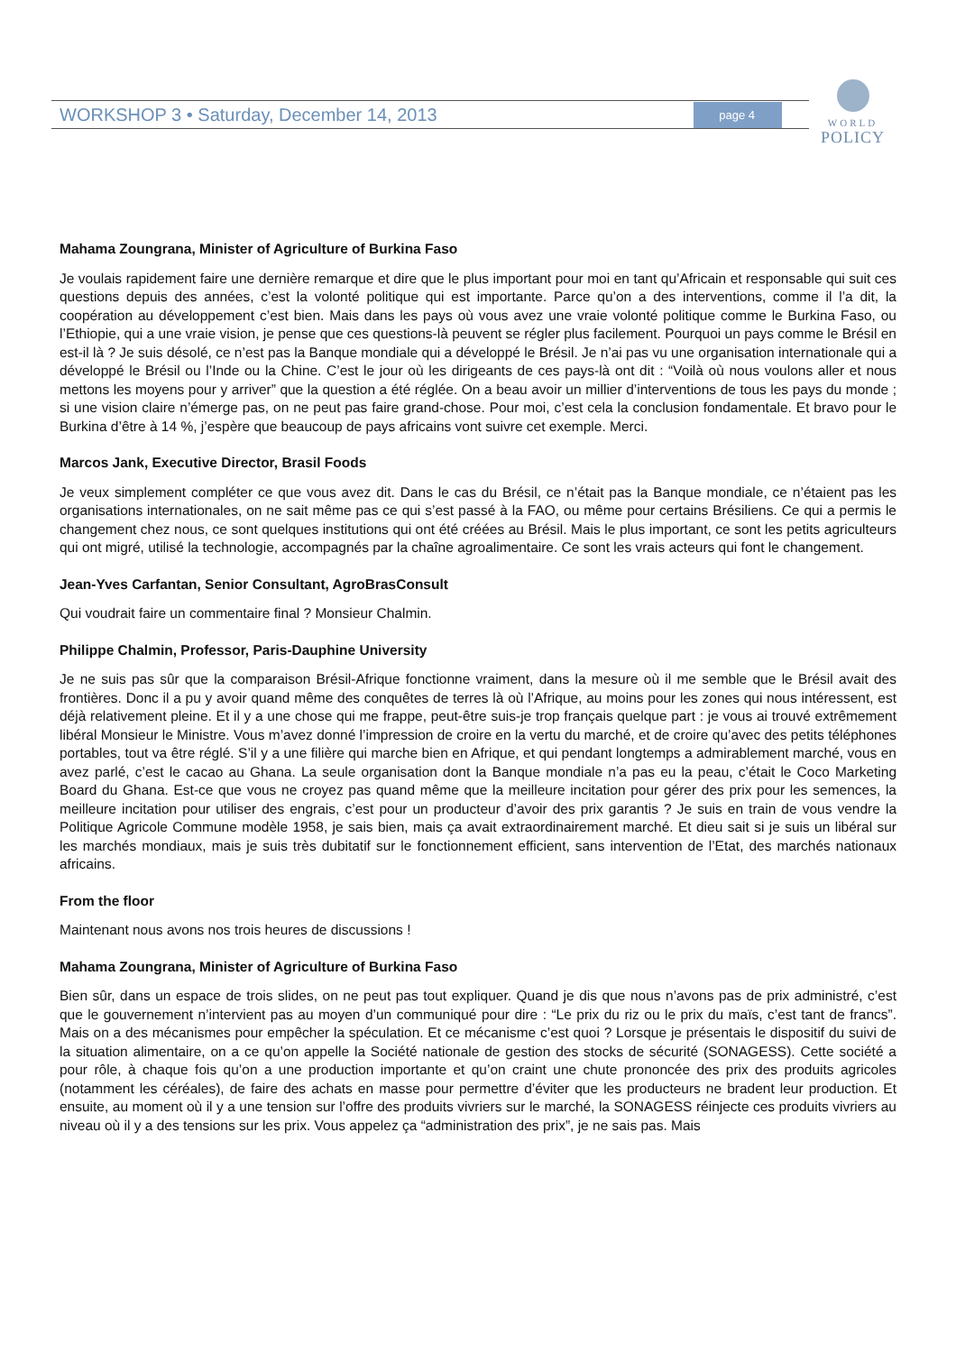WORKSHOP 3 • Saturday, December 14, 2013 page 4
WORLD
POLICY
Mahama Zoungrana, Minister of Agriculture of Burkina Faso
Je voulais rapidement faire une dernière remarque et dire que le plus important pour moi en tant qu’Africain et responsable qui suit ces questions depuis des années, c’est la volonté politique qui est importante. Parce qu’on a des interventions, comme il l’a dit, la coopération au développement c’est bien. Mais dans les pays où vous avez une vraie volonté politique comme le Burkina Faso, ou l’Ethiopie, qui a une vraie vision, je pense que ces questions-là peuvent se régler plus facilement. Pourquoi un pays comme le Brésil en est-il là ? Je suis désolé, ce n’est pas la Banque mondiale qui a développé le Brésil. Je n’ai pas vu une organisation internationale qui a développé le Brésil ou l’Inde ou la Chine. C’est le jour où les dirigeants de ces pays-là ont dit : “Voilà où nous voulons aller et nous mettons les moyens pour y arriver” que la question a été réglée. On a beau avoir un millier d’interventions de tous les pays du monde ; si une vision claire n’émerge pas, on ne peut pas faire grand-chose. Pour moi, c’est cela la conclusion fondamentale. Et bravo pour le Burkina d’être à 14 %, j’espère que beaucoup de pays africains vont suivre cet exemple. Merci.
Marcos Jank, Executive Director, Brasil Foods
Je veux simplement compléter ce que vous avez dit. Dans le cas du Brésil, ce n’était pas la Banque mondiale, ce n’étaient pas les organisations internationales, on ne sait même pas ce qui s’est passé à la FAO, ou même pour certains Brésiliens. Ce qui a permis le changement chez nous, ce sont quelques institutions qui ont été créées au Brésil. Mais le plus important, ce sont les petits agriculteurs qui ont migré, utilisé la technologie, accompagnés par la chaîne agroalimentaire. Ce sont les vrais acteurs qui font le changement.
Jean-Yves Carfantan, Senior Consultant, AgroBrasConsult
Qui voudrait faire un commentaire final ? Monsieur Chalmin.
Philippe Chalmin, Professor, Paris-Dauphine University
Je ne suis pas sûr que la comparaison Brésil-Afrique fonctionne vraiment, dans la mesure où il me semble que le Brésil avait des frontières. Donc il a pu y avoir quand même des conquêtes de terres là où l’Afrique, au moins pour les zones qui nous intéressent, est déjà relativement pleine. Et il y a une chose qui me frappe, peut-être suis-je trop français quelque part : je vous ai trouvé extrêmement libéral Monsieur le Ministre. Vous m’avez donné l’impression de croire en la vertu du marché, et de croire qu’avec des petits téléphones portables, tout va être réglé. S’il y a une filière qui marche bien en Afrique, et qui pendant longtemps a admirablement marché, vous en avez parlé, c’est le cacao au Ghana. La seule organisation dont la Banque mondiale n’a pas eu la peau, c’était le Coco Marketing Board du Ghana. Est-ce que vous ne croyez pas quand même que la meilleure incitation pour gérer des prix pour les semences, la meilleure incitation pour utiliser des engrais, c’est pour un producteur d’avoir des prix garantis ? Je suis en train de vous vendre la Politique Agricole Commune modèle 1958, je sais bien, mais ça avait extraordinairement marché. Et dieu sait si je suis un libéral sur les marchés mondiaux, mais je suis très dubitatif sur le fonctionnement efficient, sans intervention de l’Etat, des marchés nationaux africains.
From the floor
Maintenant nous avons nos trois heures de discussions !
Mahama Zoungrana, Minister of Agriculture of Burkina Faso
Bien sûr, dans un espace de trois slides, on ne peut pas tout expliquer. Quand je dis que nous n’avons pas de prix administré, c’est que le gouvernement n’intervient pas au moyen d’un communiqué pour dire : “Le prix du riz ou le prix du maïs, c’est tant de francs”. Mais on a des mécanismes pour empêcher la spéculation. Et ce mécanisme c’est quoi ? Lorsque je présentais le dispositif du suivi de la situation alimentaire, on a ce qu’on appelle la Société nationale de gestion des stocks de sécurité (SONAGESS). Cette société a pour rôle, à chaque fois qu’on a une production importante et qu’on craint une chute prononcée des prix des produits agricoles (notamment les céréales), de faire des achats en masse pour permettre d’éviter que les producteurs ne bradent leur production. Et ensuite, au moment où il y a une tension sur l’offre des produits vivriers sur le marché, la SONAGESS réinjecte ces produits vivriers au niveau où il y a des tensions sur les prix. Vous appelez ça “administration des prix”, je ne sais pas. Mais